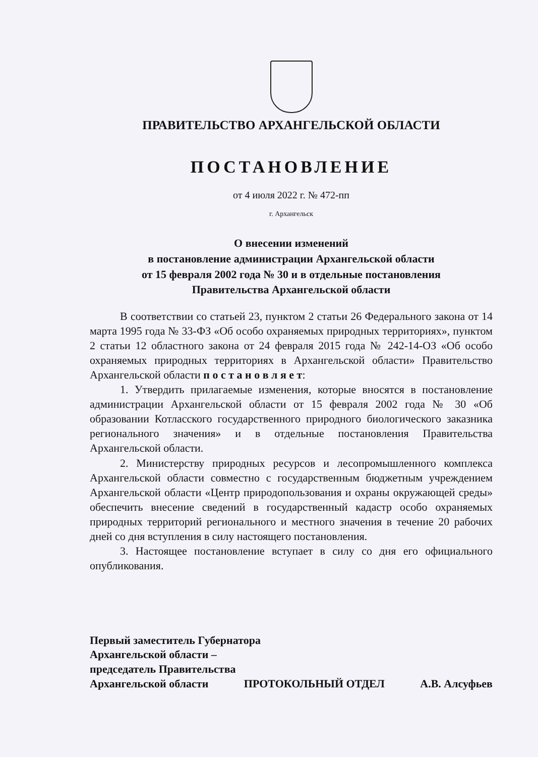ПРАВИТЕЛЬСТВО АРХАНГЕЛЬСКОЙ ОБЛАСТИ
ПОСТАНОВЛЕНИЕ
от 4 июля 2022 г. № 472-пп
г. Архангельск
О внесении изменений
в постановление администрации Архангельской области
от 15 февраля 2002 года № 30 и в отдельные постановления
Правительства Архангельской области
В соответствии со статьей 23, пунктом 2 статьи 26 Федерального закона от 14 марта 1995 года № 33-ФЗ «Об особо охраняемых природных территориях», пунктом 2 статьи 12 областного закона от 24 февраля 2015 года № 242-14-ОЗ «Об особо охраняемых природных территориях в Архангельской области» Правительство Архангельской области п о с т а н о в л я е т:
1. Утвердить прилагаемые изменения, которые вносятся в постановление администрации Архангельской области от 15 февраля 2002 года № 30 «Об образовании Котласского государственного природного биологического заказника регионального значения» и в отдельные постановления Правительства Архангельской области.
2. Министерству природных ресурсов и лесопромышленного комплекса Архангельской области совместно с государственным бюджетным учреждением Архангельской области «Центр природопользования и охраны окружающей среды» обеспечить внесение сведений в государственный кадастр особо охраняемых природных территорий регионального и местного значения в течение 20 рабочих дней со дня вступления в силу настоящего постановления.
3. Настоящее постановление вступает в силу со дня его официального опубликования.
Первый заместитель Губернатора
Архангельской области –
председатель Правительства
Архангельской области ПРОТОКОЛЬНЫЙ ОТДЕЛ А.В. Алсуфьев